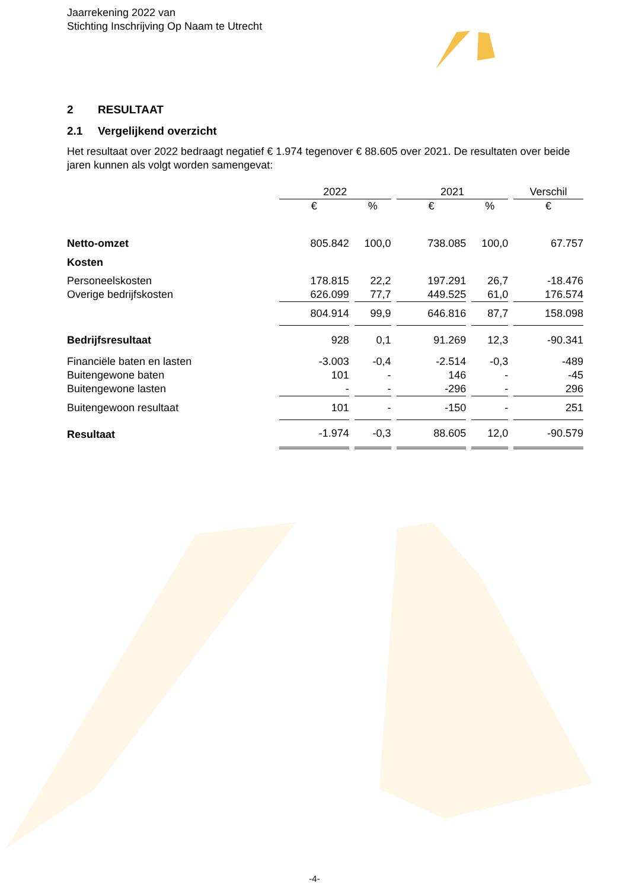Jaarrekening 2022 van
Stichting Inschrijving Op Naam te Utrecht
2 RESULTAAT
2.1 Vergelijkend overzicht
Het resultaat over 2022 bedraagt negatief € 1.974 tegenover € 88.605 over 2021. De resultaten over beide jaren kunnen als volgt worden samengevat:
| | 2022 | | 2021 | | Verschil |
| --- | --- | --- | --- | --- | --- |
| | € | % | € | % | € |
| Netto-omzet | 805.842 | 100,0 | 738.085 | 100,0 | 67.757 |
| Kosten | | | | | |
| Personeelskosten | 178.815 | 22,2 | 197.291 | 26,7 | -18.476 |
| Overige bedrijfskosten | 626.099 | 77,7 | 449.525 | 61,0 | 176.574 |
| | 804.914 | 99,9 | 646.816 | 87,7 | 158.098 |
| Bedrijfsresultaat | 928 | 0,1 | 91.269 | 12,3 | -90.341 |
| Financiële baten en lasten | -3.003 | -0,4 | -2.514 | -0,3 | -489 |
| Buitengewone baten | 101 | - | 146 | - | -45 |
| Buitengewone lasten | - | - | -296 | - | 296 |
| Buitengewoon resultaat | 101 | - | -150 | - | 251 |
| Resultaat | -1.974 | -0,3 | 88.605 | 12,0 | -90.579 |
-4-